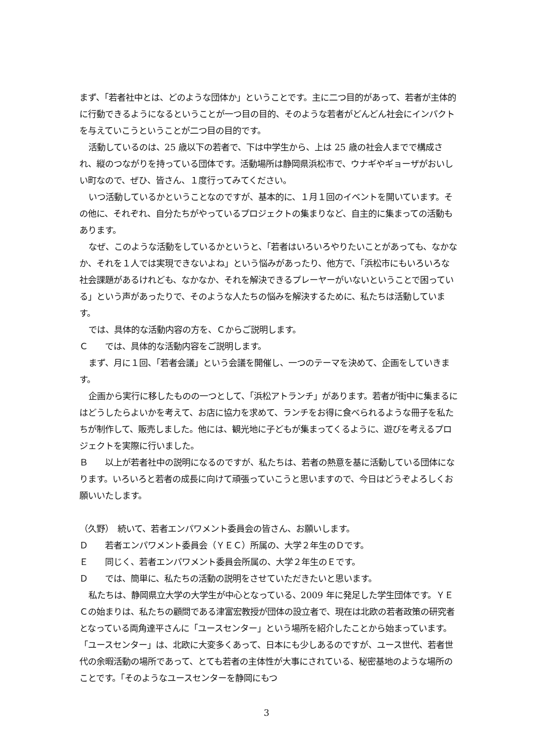まず、「若者社中とは、どのような団体か」ということです。主に二つ目的があって、若者が主体的に行動できるようになるということが一つ目の目的、そのような若者がどんどん社会にインパクトを与えていこうということが二つ目の目的です。
活動しているのは、25 歳以下の若者で、下は中学生から、上は 25 歳の社会人までで構成され、縦のつながりを持っている団体です。活動場所は静岡県浜松市で、ウナギやギョーザがおいしい町なので、ぜひ、皆さん、１度行ってみてください。
いつ活動しているかということなのですが、基本的に、１月１回のイベントを開いています。その他に、それぞれ、自分たちがやっているプロジェクトの集まりなど、自主的に集まっての活動もあります。
なぜ、このような活動をしているかというと、「若者はいろいろやりたいことがあっても、なかなか、それを１人では実現できないよね」という悩みがあったり、他方で、「浜松市にもいろいろな社会課題があるけれども、なかなか、それを解決できるプレーヤーがいないということで困っている」という声があったりで、そのような人たちの悩みを解決するために、私たちは活動しています。
では、具体的な活動内容の方を、Ｃからご説明します。
Ｃ　　では、具体的な活動内容をご説明します。
まず、月に１回、「若者会議」という会議を開催し、一つのテーマを決めて、企画をしていきます。
企画から実行に移したものの一つとして、「浜松アトランチ」があります。若者が街中に集まるにはどうしたらよいかを考えて、お店に協力を求めて、ランチをお得に食べられるような冊子を私たちが制作して、販売しました。他には、観光地に子どもが集まってくるように、遊びを考えるプロジェクトを実際に行いました。
Ｂ　　以上が若者社中の説明になるのですが、私たちは、若者の熱意を基に活動している団体になります。いろいろと若者の成長に向けて頑張っていこうと思いますので、今日はどうぞよろしくお願いいたします。
（久野）　続いて、若者エンパワメント委員会の皆さん、お願いします。
Ｄ　　若者エンパワメント委員会（ＹＥＣ）所属の、大学２年生のＤです。
Ｅ　　同じく、若者エンパワメント委員会所属の、大学２年生のＥです。
Ｄ　　では、簡単に、私たちの活動の説明をさせていただきたいと思います。
私たちは、静岡県立大学の大学生が中心となっている、2009 年に発足した学生団体です。ＹＥＣの始まりは、私たちの顧問である津富宏教授が団体の設立者で、現在は北欧の若者政策の研究者となっている両角達平さんに「ユースセンター」という場所を紹介したことから始まっています。「ユースセンター」は、北欧に大変多くあって、日本にも少しあるのですが、ユース世代、若者世代の余暇活動の場所であって、とても若者の主体性が大事にされている、秘密基地のような場所のことです。「そのようなユースセンターを静岡にもつ
3